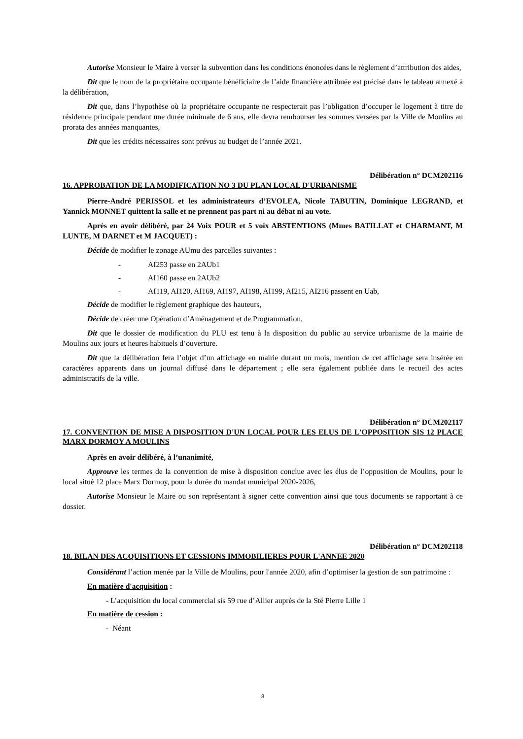Autorise Monsieur le Maire à verser la subvention dans les conditions énoncées dans le règlement d’attribution des aides,
Dit que le nom de la propriétaire occupante bénéficiaire de l’aide financière attribuée est précisé dans le tableau annexé à la délibération,
Dit que, dans l’hypothèse où la propriétaire occupante ne respecterait pas l’obligation d’occuper le logement à titre de résidence principale pendant une durée minimale de 6 ans, elle devra rembourser les sommes versées par la Ville de Moulins au prorata des années manquantes,
Dit que les crédits nécessaires sont prévus au budget de l’année 2021.
Délibération n° DCM202116
16. APPROBATION DE LA MODIFICATION NO 3 DU PLAN LOCAL D'URBANISME
Pierre-André PERISSOL et les administrateurs d’EVOLEA, Nicole TABUTIN, Dominique LEGRAND, et Yannick MONNET quittent la salle et ne prennent pas part ni au débat ni au vote.
Après en avoir délibéré, par 24 Voix POUR et 5 voix ABSTENTIONS (Mmes BATILLAT et CHARMANT, M LUNTE, M DARNET et M JACQUET) :
Décide de modifier le zonage AUmu des parcelles suivantes :
- AI253 passe en 2AUb1
- AI160 passe en 2AUb2
- AI119, AI120, AI169, AI197, AI198, AI199, AI215, AI216 passent en Uab,
Décide de modifier le règlement graphique des hauteurs,
Décide de créer une Opération d’Aménagement et de Programmation,
Dit que le dossier de modification du PLU est tenu à la disposition du public au service urbanisme de la mairie de Moulins aux jours et heures habituels d’ouverture.
Dit que la délibération fera l’objet d’un affichage en mairie durant un mois, mention de cet affichage sera insérée en caractères apparents dans un journal diffusé dans le département ; elle sera également publiée dans le recueil des actes administratifs de la ville.
Délibération n° DCM202117
17. CONVENTION DE MISE A DISPOSITION D'UN LOCAL POUR LES ELUS DE L'OPPOSITION SIS 12 PLACE MARX DORMOY A MOULINS
Après en avoir délibéré, à l’unanimité,
Approuve les termes de la convention de mise à disposition conclue avec les élus de l’opposition de Moulins, pour le local situé 12 place Marx Dormoy, pour la durée du mandat municipal 2020-2026,
Autorise Monsieur le Maire ou son représentant à signer cette convention ainsi que tous documents se rapportant à ce dossier.
Délibération n° DCM202118
18. BILAN DES ACQUISITIONS ET CESSIONS IMMOBILIERES POUR L'ANNEE 2020
Considérant l’action menée par la Ville de Moulins, pour l'année 2020, afin d’optimiser la gestion de son patrimoine :
En matière d'acquisition :
- L’acquisition du local commercial sis 59 rue d’Allier auprès de la Sté Pierre Lille 1
En matière de cession :
- Néant
8